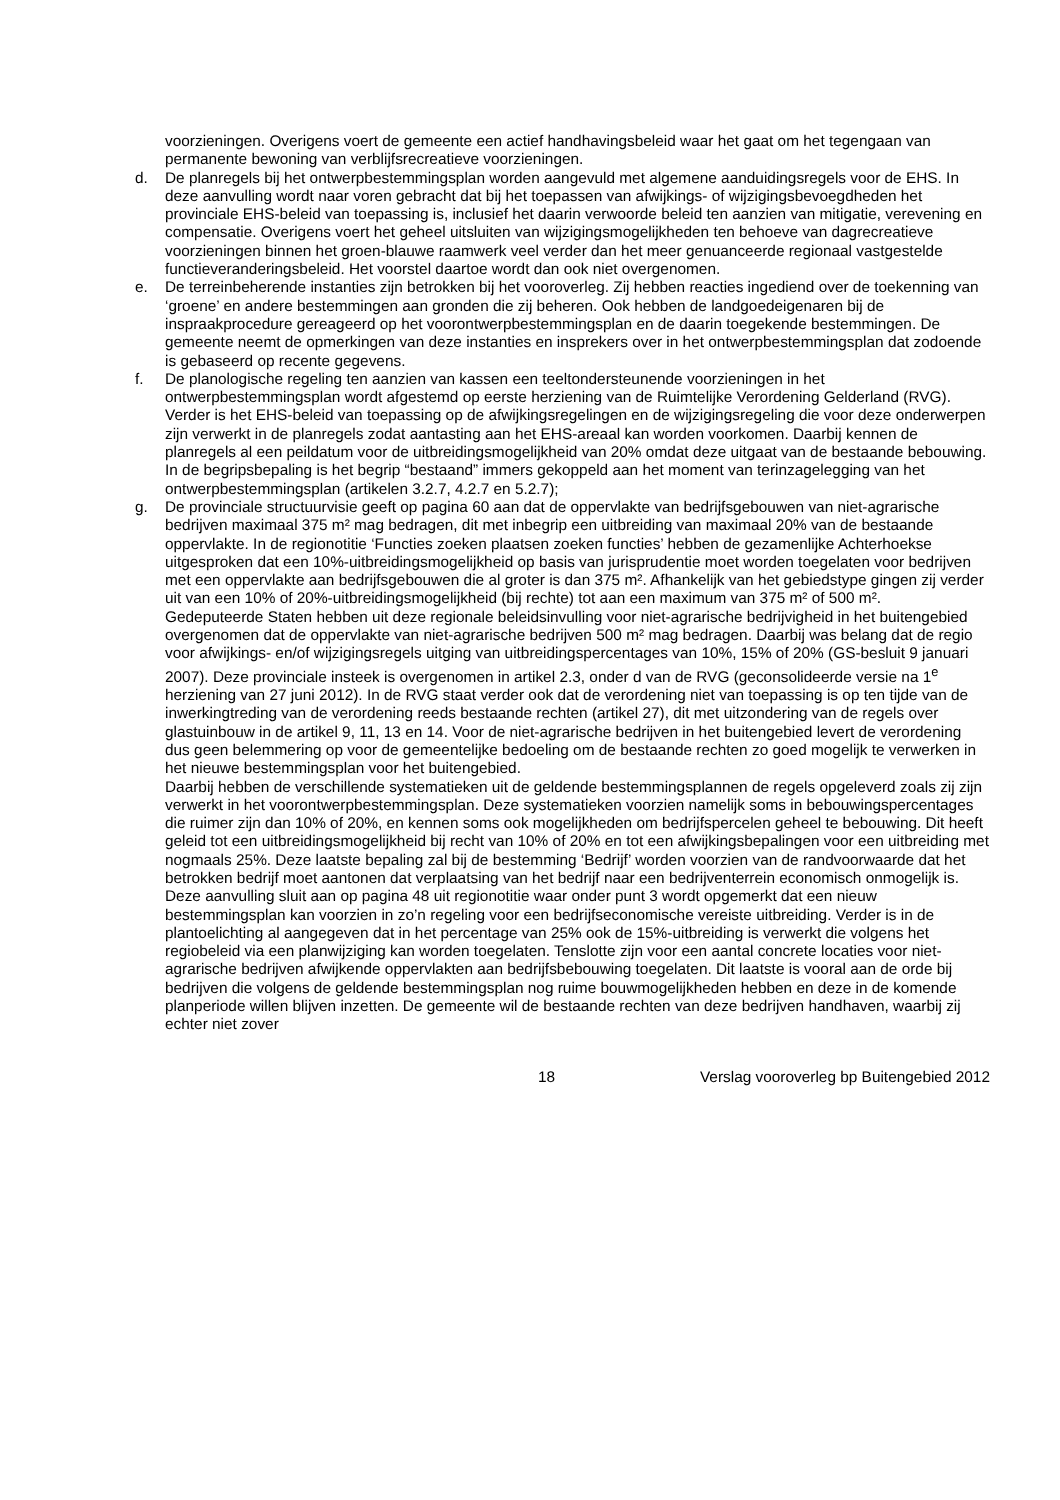voorzieningen. Overigens voert de gemeente een actief handhavingsbeleid waar het gaat om het tegengaan van permanente bewoning van verblijfsrecreatieve voorzieningen.
d. De planregels bij het ontwerpbestemmingsplan worden aangevuld met algemene aanduidingsregels voor de EHS. In deze aanvulling wordt naar voren gebracht dat bij het toepassen van afwijkings- of wijzigingsbevoegdheden het provinciale EHS-beleid van toepassing is, inclusief het daarin verwoorde beleid ten aanzien van mitigatie, verevening en compensatie. Overigens voert het geheel uitsluiten van wijzigingsmogelijkheden ten behoeve van dagrecreatieve voorzieningen binnen het groen-blauwe raamwerk veel verder dan het meer genuanceerde regionaal vastgestelde functieveranderingsbeleid. Het voorstel daartoe wordt dan ook niet overgenomen.
e. De terreinbeherende instanties zijn betrokken bij het vooroverleg. Zij hebben reacties ingediend over de toekenning van ‘groene’ en andere bestemmingen aan gronden die zij beheren. Ook hebben de landgoedeigenaren bij de inspraakprocedure gereageerd op het voorontwerpbestemmingsplan en de daarin toegekende bestemmingen. De gemeente neemt de opmerkingen van deze instanties en insprekers over in het ontwerpbestemmingsplan dat zodoende is gebaseerd op recente gegevens.
f. De planologische regeling ten aanzien van kassen een teeltondersteunende voorzieningen in het ontwerpbestemmingsplan wordt afgestemd op eerste herziening van de Ruimtelijke Verordening Gelderland (RVG). Verder is het EHS-beleid van toepassing op de afwijkingsregelingen en de wijzigingsregeling die voor deze onderwerpen zijn verwerkt in de planregels zodat aantasting aan het EHS-areaal kan worden voorkomen. Daarbij kennen de planregels al een peildatum voor de uitbreidingsmogelijkheid van 20% omdat deze uitgaat van de bestaande bebouwing. In de begripsbepaling is het begrip “bestaand” immers gekoppeld aan het moment van terinzagelegging van het ontwerpbestemmingsplan (artikelen 3.2.7, 4.2.7 en 5.2.7);
g. De provinciale structuurvisie geeft op pagina 60 aan dat de oppervlakte van bedrijfsgebouwen van niet-agrarische bedrijven maximaal 375 m² mag bedragen, dit met inbegrip een uitbreiding van maximaal 20% van de bestaande oppervlakte. In de regionotitie ‘Functies zoeken plaatsen zoeken functies’ hebben de gezamenlijke Achterhoekse uitgesproken dat een 10%-uitbreidingsmogelijkheid op basis van jurisprudentie moet worden toegelaten voor bedrijven met een oppervlakte aan bedrijfsgebouwen die al groter is dan 375 m². Afhankelijk van het gebiedstype gingen zij verder uit van een 10% of 20%-uitbreidingsmogelijkheid (bij rechte) tot aan een maximum van 375 m² of 500 m².
Gedeputeerde Staten hebben uit deze regionale beleidsinvulling voor niet-agrarische bedrijvigheid in het buitengebied overgenomen dat de oppervlakte van niet-agrarische bedrijven 500 m² mag bedragen. Daarbij was belang dat de regio voor afwijkings- en/of wijzigingsregels uitging van uitbreidingspercentages van 10%, 15% of 20% (GS-besluit 9 januari 2007). Deze provinciale insteek is overgenomen in artikel 2.3, onder d van de RVG (geconsolideerde versie na 1<sup>e</sup> herziening van 27 juni 2012). In de RVG staat verder ook dat de verordening niet van toepassing is op ten tijde van de inwerkingtreding van de verordening reeds bestaande rechten (artikel 27), dit met uitzondering van de regels over glastuinbouw in de artikel 9, 11, 13 en 14. Voor de niet-agrarische bedrijven in het buitengebied levert de verordening dus geen belemmering op voor de gemeentelijke bedoeling om de bestaande rechten zo goed mogelijk te verwerken in het nieuwe bestemmingsplan voor het buitengebied.
Daarbij hebben de verschillende systematieken uit de geldende bestemmingsplannen de regels opgeleverd zoals zij zijn verwerkt in het voorontwerpbestemmingsplan. Deze systematieken voorzien namelijk soms in bebouwingspercentages die ruimer zijn dan 10% of 20%, en kennen soms ook mogelijkheden om bedrijfspercelen geheel te bebouwing. Dit heeft geleid tot een uitbreidingsmogelijkheid bij recht van 10% of 20% en tot een afwijkingsbepalingen voor een uitbreiding met nogmaals 25%. Deze laatste bepaling zal bij de bestemming ‘Bedrijf’ worden voorzien van de randvoorwaarde dat het betrokken bedrijf moet aantonen dat verplaatsing van het bedrijf naar een bedrijventerrein economisch onmogelijk is. Deze aanvulling sluit aan op pagina 48 uit regionotitie waar onder punt 3 wordt opgemerkt dat een nieuw bestemmingsplan kan voorzien in zo’n regeling voor een bedrijfseconomische vereiste uitbreiding. Verder is in de plantoelichting al aangegeven dat in het percentage van 25% ook de 15%-uitbreiding is verwerkt die volgens het regiobeleid via een planwijziging kan worden toegelaten. Tenslotte zijn voor een aantal concrete locaties voor niet-agrarische bedrijven afwijkende oppervlakten aan bedrijfsbebouwing toegelaten. Dit laatste is vooral aan de orde bij bedrijven die volgens de geldende bestemmingsplan nog ruime bouwmogelijkheden hebben en deze in de komende planperiode willen blijven inzetten. De gemeente wil de bestaande rechten van deze bedrijven handhaven, waarbij zij echter niet zover
18 Verslag vooroverleg bp Buitengebied 2012